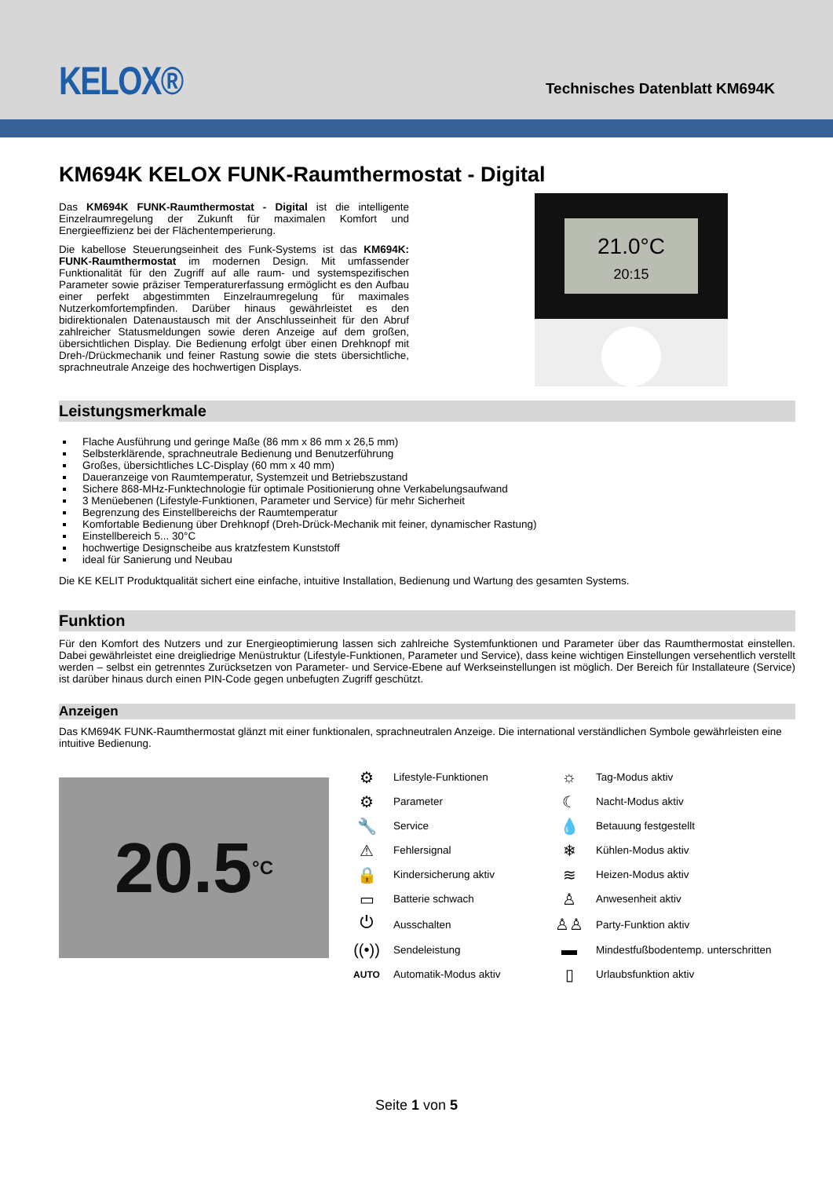KELOX®
Technisches Datenblatt KM694K
KM694K KELOX FUNK-Raumthermostat - Digital
Das KM694K FUNK-Raumthermostat - Digital ist die intelligente Einzelraumregelung der Zukunft für maximalen Komfort und Energieeffizienz bei der Flächentemperierung.
Die kabellose Steuerungseinheit des Funk-Systems ist das KM694K: FUNK-Raumthermostat im modernen Design. Mit umfassender Funktionalität für den Zugriff auf alle raum- und systemspezifischen Parameter sowie präziser Temperaturerfassung ermöglicht es den Aufbau einer perfekt abgestimmten Einzelraumregelung für maximales Nutzerkomfortempfinden. Darüber hinaus gewährleistet es den bidirektionalen Datenaustausch mit der Anschlusseinheit für den Abruf zahlreicher Statusmeldungen sowie deren Anzeige auf dem großen, übersichtlichen Display. Die Bedienung erfolgt über einen Drehknopf mit Dreh-/Drückmechanik und feiner Rastung sowie die stets übersichtliche, sprachneutrale Anzeige des hochwertigen Displays.
21.0°C
20:15
Leistungsmerkmale
Flache Ausführung und geringe Maße (86 mm x 86 mm x 26,5 mm)
Selbsterklärende, sprachneutrale Bedienung und Benutzerführung
Großes, übersichtliches LC-Display (60 mm x 40 mm)
Daueranzeige von Raumtemperatur, Systemzeit und Betriebszustand
Sichere 868-MHz-Funktechnologie für optimale Positionierung ohne Verkabelungsaufwand
3 Menüebenen (Lifestyle-Funktionen, Parameter und Service) für mehr Sicherheit
Begrenzung des Einstellbereichs der Raumtemperatur
Komfortable Bedienung über Drehknopf (Dreh-Drück-Mechanik mit feiner, dynamischer Rastung)
Einstellbereich 5... 30°C
hochwertige Designscheibe aus kratzfestem Kunststoff
ideal für Sanierung und Neubau
Die KE KELIT Produktqualität sichert eine einfache, intuitive Installation, Bedienung und Wartung des gesamten Systems.
Funktion
Für den Komfort des Nutzers und zur Energieoptimierung lassen sich zahlreiche Systemfunktionen und Parameter über das Raumthermostat einstellen. Dabei gewährleistet eine dreigliedrige Menüstruktur (Lifestyle-Funktionen, Parameter und Service), dass keine wichtigen Einstellungen versehentlich verstellt werden – selbst ein getrenntes Zurücksetzen von Parameter- und Service-Ebene auf Werkseinstellungen ist möglich. Der Bereich für Installateure (Service) ist darüber hinaus durch einen PIN-Code gegen unbefugten Zugriff geschützt.
Anzeigen
Das KM694K FUNK-Raumthermostat glänzt mit einer funktionalen, sprachneutralen Anzeige. Die international verständlichen Symbole gewährleisten eine intuitive Bedienung.
20.5 °C
| ⚙ | Lifestyle-Funktionen | ☼ | Tag-Modus aktiv |
| ⚙ | Parameter | ☾ | Nacht-Modus aktiv |
| 🔧 | Service | 💧 | Betauung festgestellt |
| ⚠ | Fehlersignal | ❄ | Kühlen-Modus aktiv |
| 🔒 | Kindersicherung aktiv | ≋ | Heizen-Modus aktiv |
| ▭ | Batterie schwach | ♙ | Anwesenheit aktiv |
| ⏻ | Ausschalten | ♙♙ | Party-Funktion aktiv |
| ((•)) | Sendeleistung | ▬ | Mindestfußbodentemp. unterschritten |
| AUTO | Automatik-Modus aktiv | ▯ | Urlaubsfunktion aktiv |
Seite 1 von 5